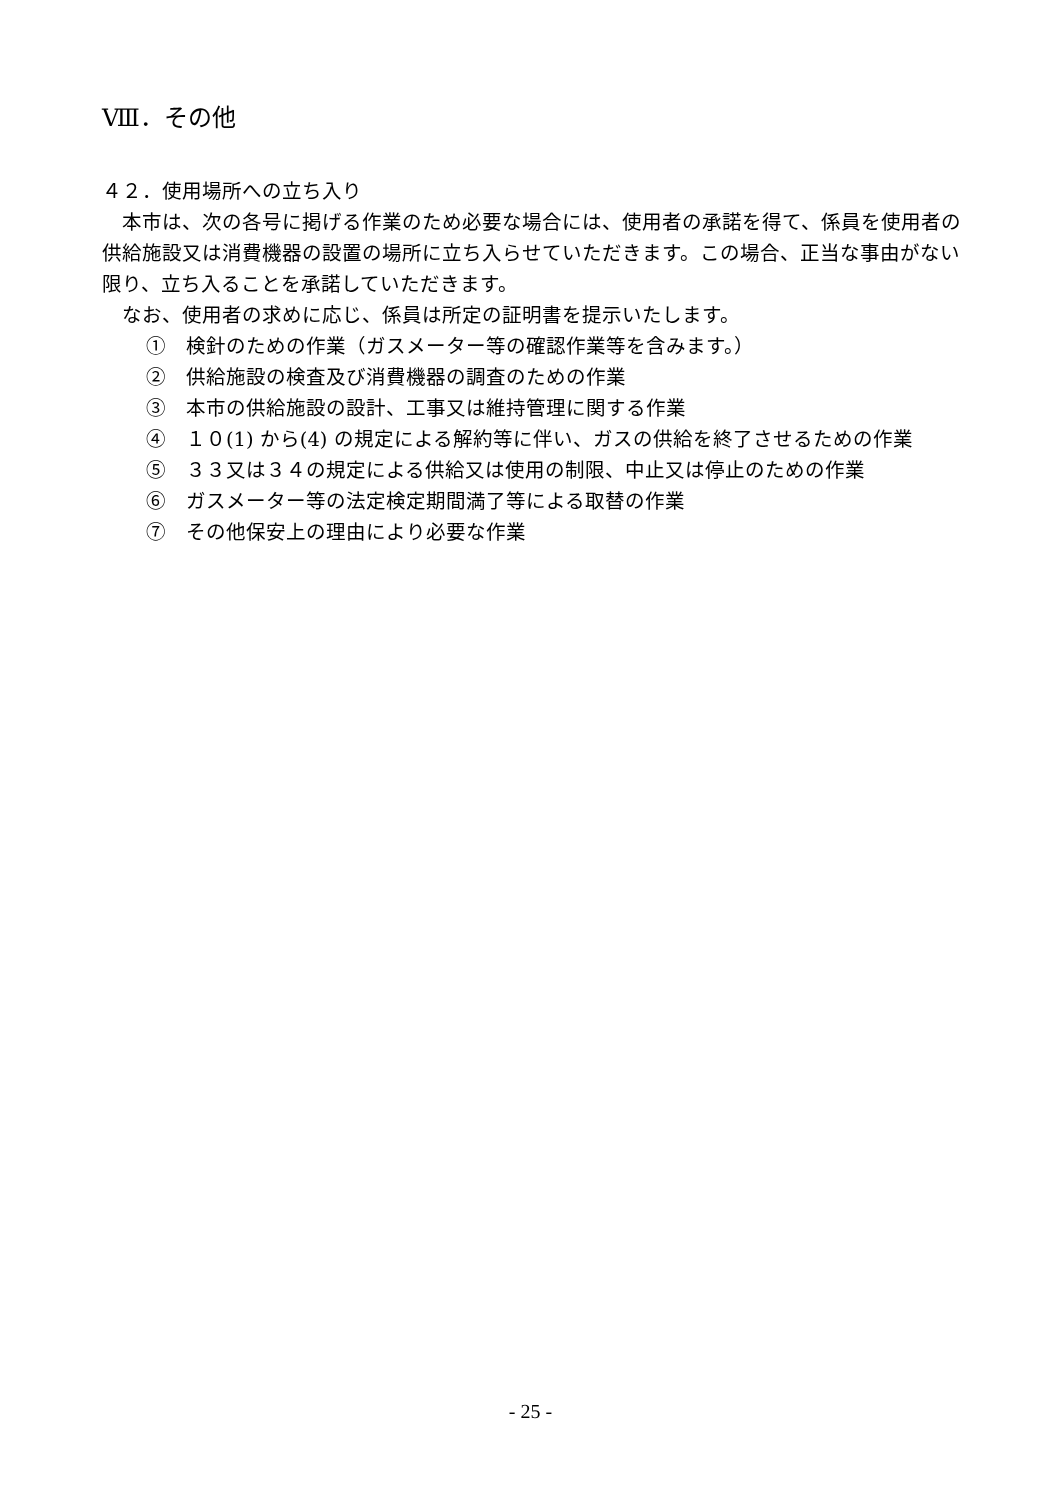Ⅷ．その他
４２．使用場所への立ち入り
本市は、次の各号に掲げる作業のため必要な場合には、使用者の承諾を得て、係員を使用者の供給施設又は消費機器の設置の場所に立ち入らせていただきます。この場合、正当な事由がない限り、立ち入ることを承諾していただきます。
なお、使用者の求めに応じ、係員は所定の証明書を提示いたします。
①　検針のための作業（ガスメーター等の確認作業等を含みます。）
②　供給施設の検査及び消費機器の調査のための作業
③　本市の供給施設の設計、工事又は維持管理に関する作業
④　１０(1) から(4) の規定による解約等に伴い、ガスの供給を終了させるための作業
⑤　３３又は３４の規定による供給又は使用の制限、中止又は停止のための作業
⑥　ガスメーター等の法定検定期間満了等による取替の作業
⑦　その他保安上の理由により必要な作業
- 25 -